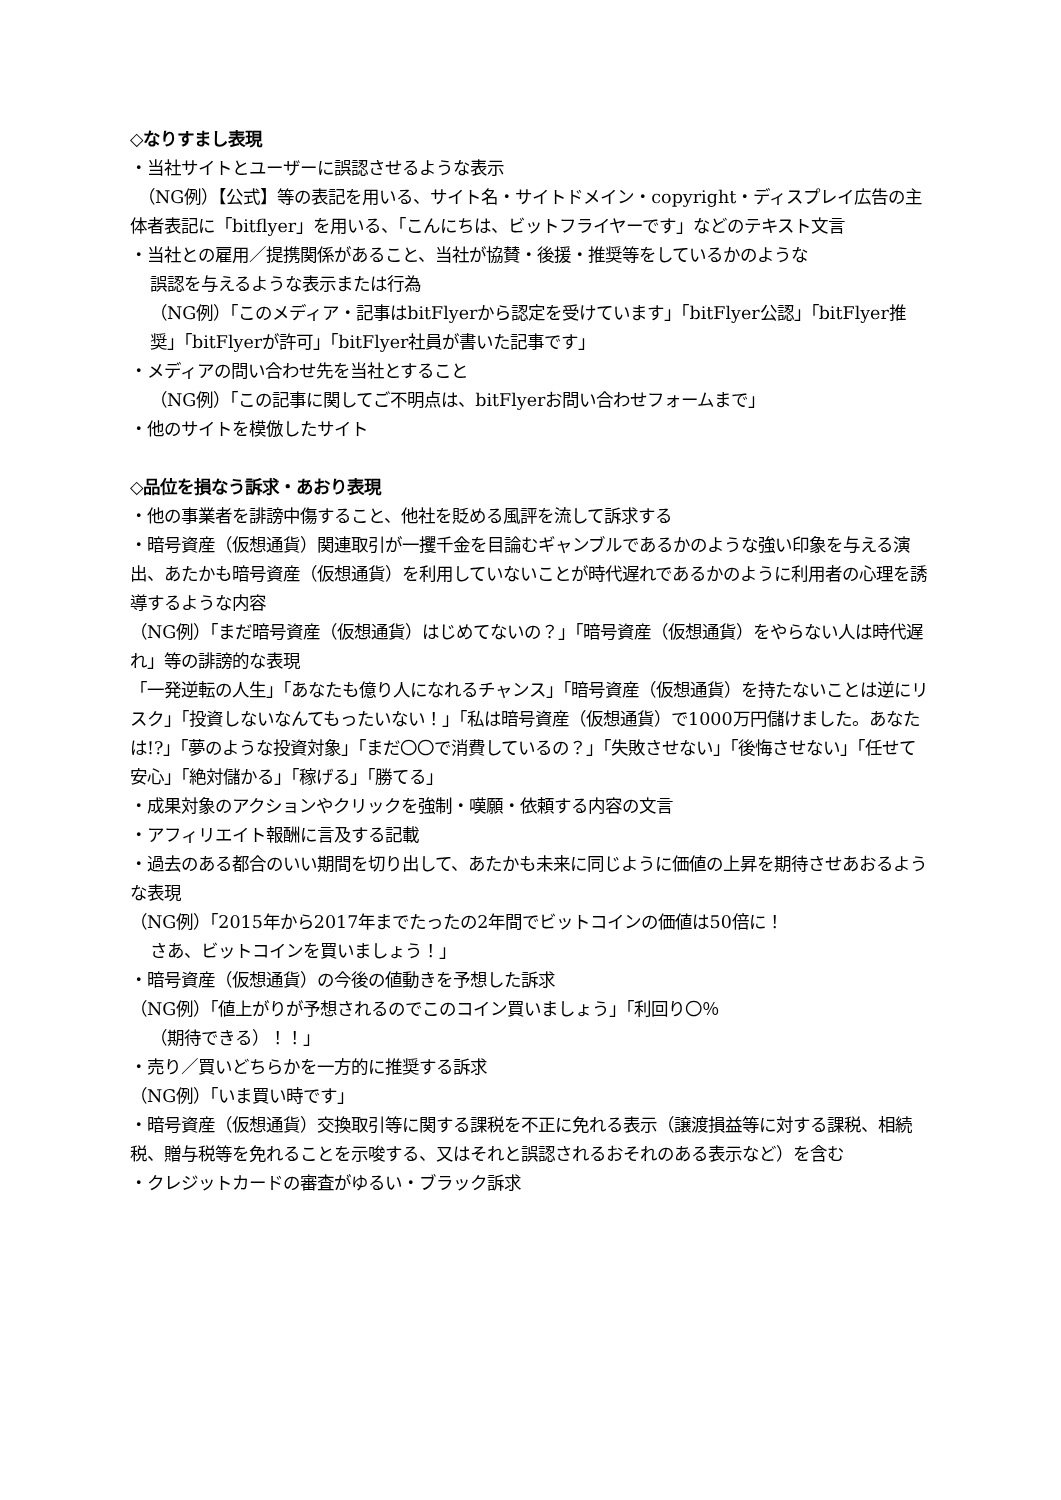◇なりすまし表現
・当社サイトとユーザーに誤認させるような表示
　（NG例）【公式】等の表記を用いる、サイト名・サイトドメイン・copyright・ディスプレイ広告の主体者表記に「bitflyer」を用いる、「こんにちは、ビットフライヤーです」などのテキスト文言
・当社との雇用／提携関係があること、当社が協賛・後援・推奨等をしているかのような
誤認を与えるような表示または行為
（NG例）「このメディア・記事はbitFlyerから認定を受けています」「bitFlyer公認」「bitFlyer推奨」「bitFlyerが許可」「bitFlyer社員が書いた記事です」
・メディアの問い合わせ先を当社とすること
（NG例）「この記事に関してご不明点は、bitFlyerお問い合わせフォームまで」
・他のサイトを模倣したサイト
◇品位を損なう訴求・あおり表現
・他の事業者を誹謗中傷すること、他社を貶める風評を流して訴求する
・暗号資産（仮想通貨）関連取引が一攫千金を目論むギャンブルであるかのような強い印象を与える演出、あたかも暗号資産（仮想通貨）を利用していないことが時代遅れであるかのように利用者の心理を誘導するような内容
（NG例）「まだ暗号資産（仮想通貨）はじめてないの？」「暗号資産（仮想通貨）をやらない人は時代遅れ」等の誹謗的な表現
「一発逆転の人生」「あなたも億り人になれるチャンス」「暗号資産（仮想通貨）を持たないことは逆にリスク」「投資しないなんてもったいない！」「私は暗号資産（仮想通貨）で1000万円儲けました。あなたは!?」「夢のような投資対象」「まだ〇〇で消費しているの？」「失敗させない」「後悔させない」「任せて安心」「絶対儲かる」「稼げる」「勝てる」
・成果対象のアクションやクリックを強制・嘆願・依頼する内容の文言
・アフィリエイト報酬に言及する記載
・過去のある都合のいい期間を切り出して、あたかも未来に同じように価値の上昇を期待させあおるような表現
（NG例）「2015年から2017年までたったの2年間でビットコインの価値は50倍に！
さあ、ビットコインを買いましょう！」
・暗号資産（仮想通貨）の今後の値動きを予想した訴求
（NG例）「値上がりが予想されるのでこのコイン買いましょう」「利回り〇％
（期待できる）！！」
・売り／買いどちらかを一方的に推奨する訴求
（NG例）「いま買い時です」
・暗号資産（仮想通貨）交換取引等に関する課税を不正に免れる表示（譲渡損益等に対する課税、相続税、贈与税等を免れることを示唆する、又はそれと誤認されるおそれのある表示など）を含む
・クレジットカードの審査がゆるい・ブラック訴求